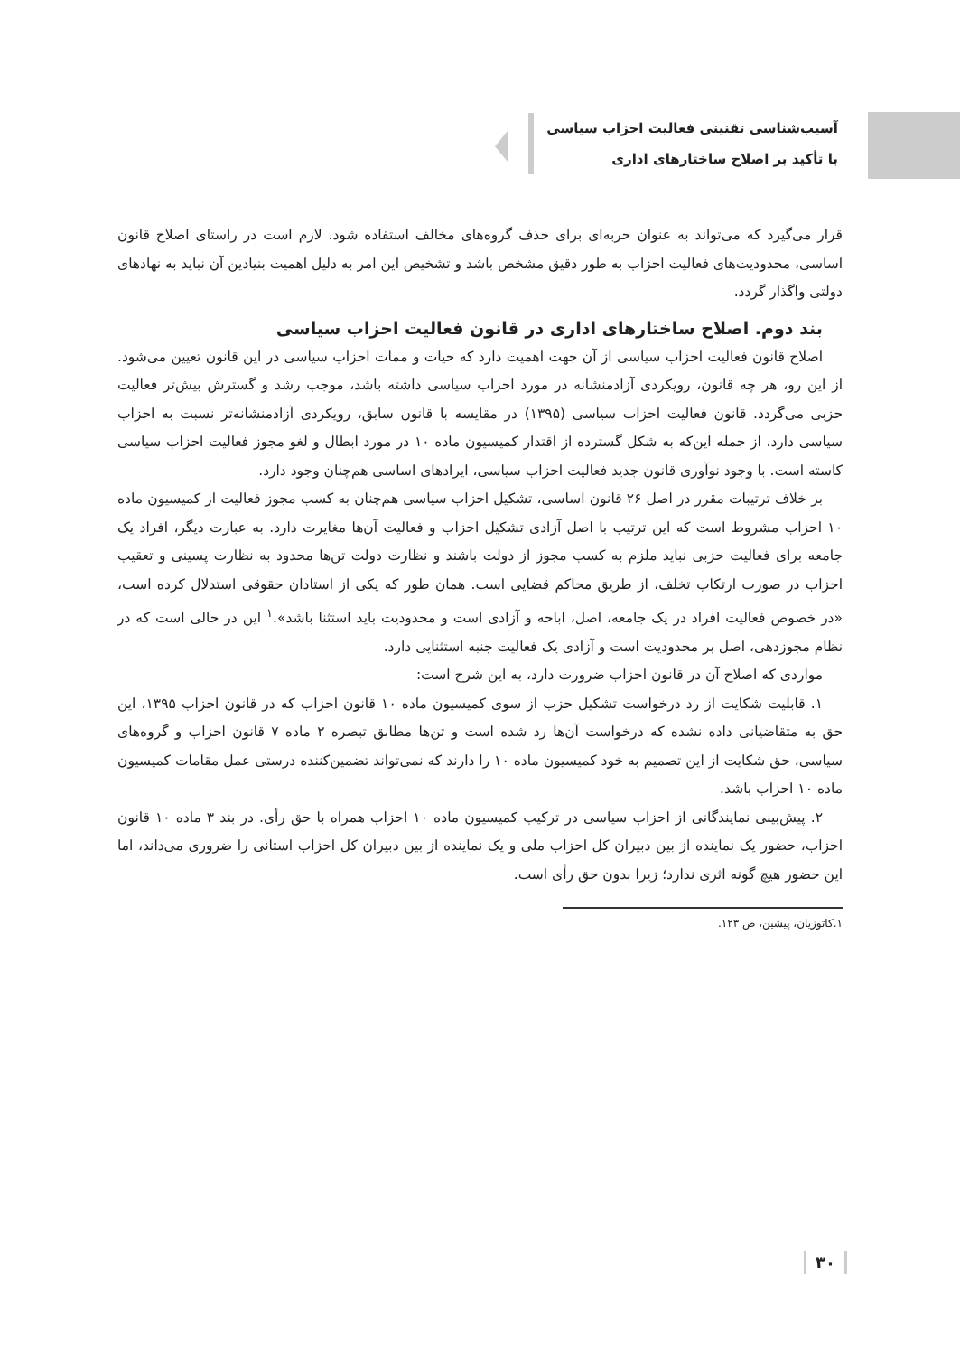آسیب‌شناسی تقنینی فعالیت احزاب سیاسی
با تأکید بر اصلاح ساختارهای اداری
قرار می‌گیرد که می‌تواند به عنوان حربه‌ای برای حذف گروه‌های مخالف استفاده شود. لازم است در راستای اصلاح قانون اساسی، محدودیت‌های فعالیت احزاب به طور دقیق مشخص باشد و تشخیص این امر به دلیل اهمیت بنیادین آن نباید به نهادهای دولتی واگذار گردد.
بند دوم. اصلاح ساختارهای اداری در قانون فعالیت احزاب سیاسی
اصلاح قانون فعالیت احزاب سیاسی از آن جهت اهمیت دارد که حیات و ممات احزاب سیاسی در این قانون تعیین می‌شود. از این رو، هر چه قانون، رویکردی آزادمنشانه در مورد احزاب سیاسی داشته باشد، موجب رشد و گسترش بیش‌تر فعالیت حزبی می‌گردد. قانون فعالیت احزاب سیاسی (۱۳۹۵) در مقایسه با قانون سابق، رویکردی آزادمنشانه‌تر نسبت به احزاب سیاسی دارد. از جمله این‌که به شکل گسترده از اقتدار کمیسیون ماده ۱۰ در مورد ابطال و لغو مجوز فعالیت احزاب سیاسی کاسته است. با وجود نوآوری قانون جدید فعالیت احزاب سیاسی، ایرادهای اساسی هم‌چنان وجود دارد.
بر خلاف ترتیبات مقرر در اصل ۲۶ قانون اساسی، تشکیل احزاب سیاسی هم‌چنان به کسب مجوز فعالیت از کمیسیون ماده ۱۰ احزاب مشروط است که این ترتیب با اصل آزادی تشکیل احزاب و فعالیت آن‌ها مغایرت دارد. به عبارت دیگر، افراد یک جامعه برای فعالیت حزبی نباید ملزم به کسب مجوز از دولت باشند و نظارت دولت تن‌ها محدود به نظارت پسینی و تعقیب احزاب در صورت ارتکاب تخلف، از طریق محاکم قضایی است. همان طور که یکی از استادان حقوقی استدلال کرده است، «در خصوص فعالیت افراد در یک جامعه، اصل، اباحه و آزادی است و محدودیت باید استثنا باشد».<sup>۱</sup> این در حالی است که در نظام مجوزدهی، اصل بر محدودیت است و آزادی یک فعالیت جنبه استثنایی دارد.
مواردی که اصلاح آن در قانون احزاب ضرورت دارد، به این شرح است:
۱. قابلیت شکایت از رد درخواست تشکیل حزب از سوی کمیسیون ماده ۱۰ قانون احزاب که در قانون احزاب ۱۳۹۵، این حق به متقاضیانی داده نشده که درخواست آن‌ها رد شده است و تن‌ها مطابق تبصره ۲ ماده ۷ قانون احزاب و گروه‌های سیاسی، حق شکایت از این تصمیم به خود کمیسیون ماده ۱۰ را دارند که نمی‌تواند تضمین‌کننده درستی عمل مقامات کمیسیون ماده ۱۰ احزاب باشد.
۲. پیش‌بینی نمایندگانی از احزاب سیاسی در ترکیب کمیسیون ماده ۱۰ احزاب همراه با حق رأی. در بند ۳ ماده ۱۰ قانون احزاب، حضور یک نماینده از بین دبیران کل احزاب ملی و یک نماینده از بین دبیران کل احزاب استانی را ضروری می‌داند، اما این حضور هیچ گونه اثری ندارد؛ زیرا بدون حق رأی است.
۱.کاتوزیان، پیشین، ص ۱۲۳.
۳۰